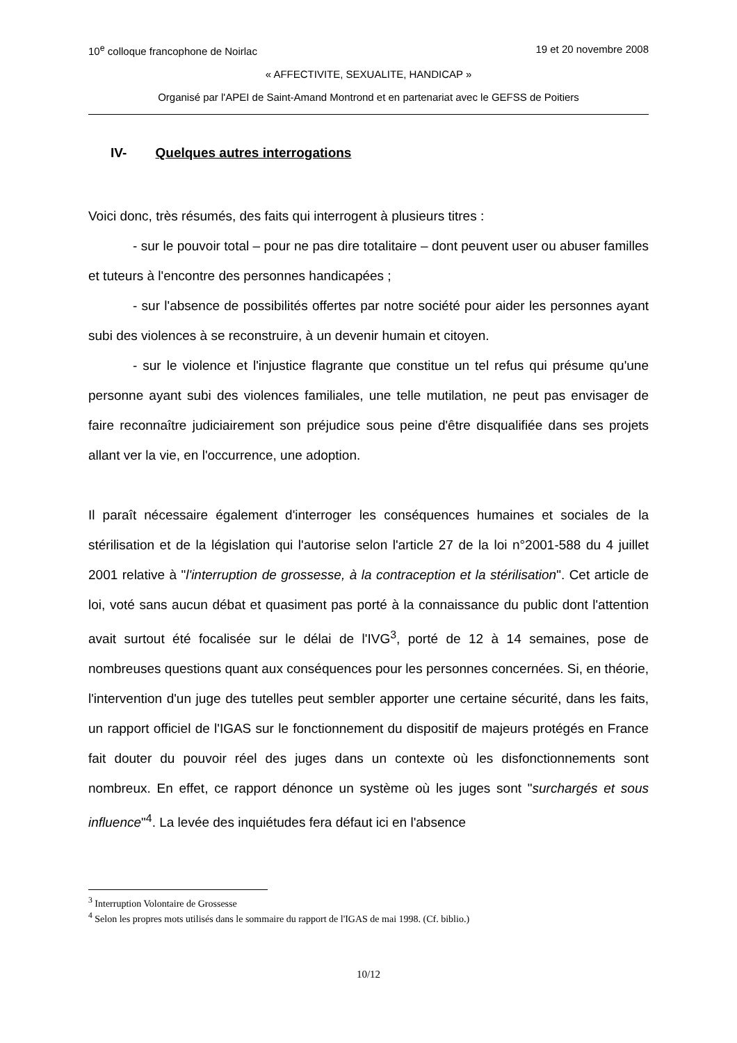10<sup>e</sup> colloque francophone de Noirlac 19 et 20 novembre 2008
« AFFECTIVITE, SEXUALITE, HANDICAP »
Organisé par l'APEI de Saint-Amand Montrond et en partenariat avec le GEFSS de Poitiers
IV- Quelques autres interrogations
Voici donc, très résumés, des faits qui interrogent à plusieurs titres :
- sur le pouvoir total – pour ne pas dire totalitaire – dont peuvent user ou abuser familles et tuteurs à l'encontre des personnes handicapées ;
- sur l'absence de possibilités offertes par notre société pour aider les personnes ayant subi des violences à se reconstruire, à un devenir humain et citoyen.
- sur le violence et l'injustice flagrante que constitue un tel refus qui présume qu'une personne ayant subi des violences familiales, une telle mutilation, ne peut pas envisager de faire reconnaître judiciairement son préjudice sous peine d'être disqualifiée dans ses projets allant ver la vie, en l'occurrence, une adoption.
Il paraît nécessaire également d'interroger les conséquences humaines et sociales de la stérilisation et de la législation qui l'autorise selon l'article 27 de la loi n°2001-588 du 4 juillet 2001 relative à "l'interruption de grossesse, à la contraception et la stérilisation". Cet article de loi, voté sans aucun débat et quasiment pas porté à la connaissance du public dont l'attention avait surtout été focalisée sur le délai de l'IVG<sup>3</sup>, porté de 12 à 14 semaines, pose de nombreuses questions quant aux conséquences pour les personnes concernées. Si, en théorie, l'intervention d'un juge des tutelles peut sembler apporter une certaine sécurité, dans les faits, un rapport officiel de l'IGAS sur le fonctionnement du dispositif de majeurs protégés en France fait douter du pouvoir réel des juges dans un contexte où les disfonctionnements sont nombreux. En effet, ce rapport dénonce un système où les juges sont "surchargés et sous influence"<sup>4</sup>. La levée des inquiétudes fera défaut ici en l'absence
<sup>3</sup> Interruption Volontaire de Grossesse
<sup>4</sup> Selon les propres mots utilisés dans le sommaire du rapport de l'IGAS de mai 1998. (Cf. biblio.)
10/12